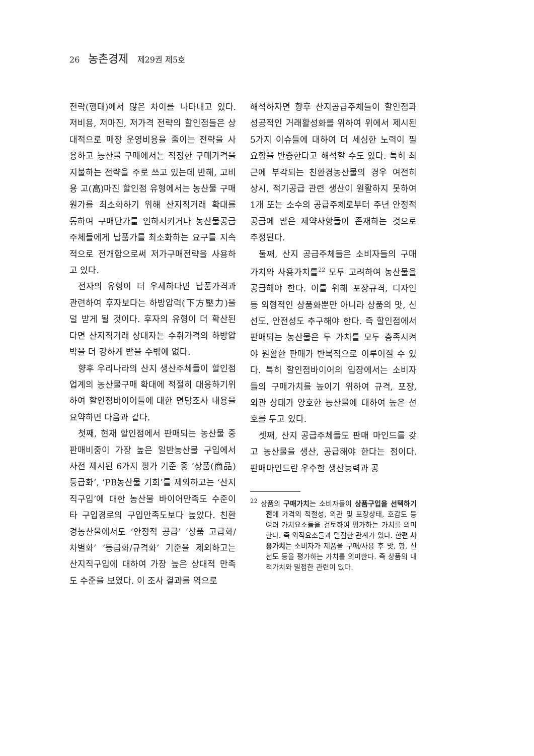26 농촌경제 제29권 제5호
전략(행태)에서 많은 차이를 나타내고 있다. 저비용, 저마진, 저가격 전략의 할인점들은 상대적으로 매장 운영비용을 줄이는 전략을 사용하고 농산물 구매에서는 적정한 구매가격을 지불하는 전략을 주로 쓰고 있는데 반해, 고비용 고(高)마진 할인점 유형에서는 농산물 구매원가를 최소화하기 위해 산지직거래 확대를 통하여 구매단가를 인하시키거나 농산물공급주체들에게 납품가를 최소화하는 요구를 지속적으로 전개함으로써 저가구매전략을 사용하고 있다.
전자의 유형이 더 우세하다면 납품가격과 관련하여 후자보다는 하방압력(下方壓力)을 덜 받게 될 것이다. 후자의 유형이 더 확산된다면 산지직거래 상대자는 수취가격의 하방압박을 더 강하게 받을 수밖에 없다.
향후 우리나라의 산지 생산주체들이 할인점업계의 농산물구매 확대에 적절히 대응하기위하여 할인점바이어들에 대한 면담조사 내용을 요약하면 다음과 같다.
첫째, 현재 할인점에서 판매되는 농산물 중 판매비중이 가장 높은 일반농산물 구입에서 사전 제시된 6가지 평가 기준 중 ‘상품(商品)등급화’, ‘PB농산물 기회’를 제외하고는 ‘산지직구입’에 대한 농산물 바이어만족도 수준이 타 구입경로의 구입만족도보다 높았다. 친환경농산물에서도 ‘안정적 공급’ ‘상품 고급화/차별화’ ‘등급화/규격화’ 기준을 제외하고는 산지직구입에 대하여 가장 높은 상대적 만족도 수준을 보였다. 이 조사 결과를 역으로
해석하자면 향후 산지공급주체들이 할인점과 성공적인 거래활성화를 위하여 위에서 제시된 5가지 이슈들에 대하여 더 세심한 노력이 필요함을 반증한다고 해석할 수도 있다. 특히 최근에 부각되는 친환경농산물의 경우 여전히 상시, 적기공급 관련 생산이 원활하지 못하여 1개 또는 소수의 공급주체로부터 주년 안정적 공급에 많은 제약사항들이 존재하는 것으로 추정된다.
둘째, 산지 공급주체들은 소비자들의 구매가치와 사용가치를<sup>22</sup> 모두 고려하여 농산물을 공급해야 한다. 이를 위해 포장규격, 디자인 등 외형적인 상품화뿐만 아니라 상품의 맛, 신선도, 안전성도 추구해야 한다. 즉 할인점에서 판매되는 농산물은 두 가치를 모두 충족시켜야 원활한 판매가 반복적으로 이루어질 수 있다. 특히 할인점바이어의 입장에서는 소비자들의 구매가치를 높이기 위하여 규격, 포장, 외관 상태가 양호한 농산물에 대하여 높은 선호를 두고 있다.
셋째, 산지 공급주체들도 판매 마인드를 갖고 농산물을 생산, 공급해야 한다는 점이다. 판매마인드란 우수한 생산능력과 공
<sup>22</sup> 상품의 구매가치는 소비자들이 상품구입을 선택하기 전에 가격의 적절성, 외관 및 포장상태, 호감도 등 여러 가치요소들을 검토하여 평가하는 가치를 의미한다. 즉 외적요소들과 밀접한 관계가 있다. 한편 사용가치는 소비자가 제품을 구매/사용 후 맛, 향, 신선도 등을 평가하는 가치를 의미한다. 즉 상품의 내적가치와 밀접한 관련이 있다.